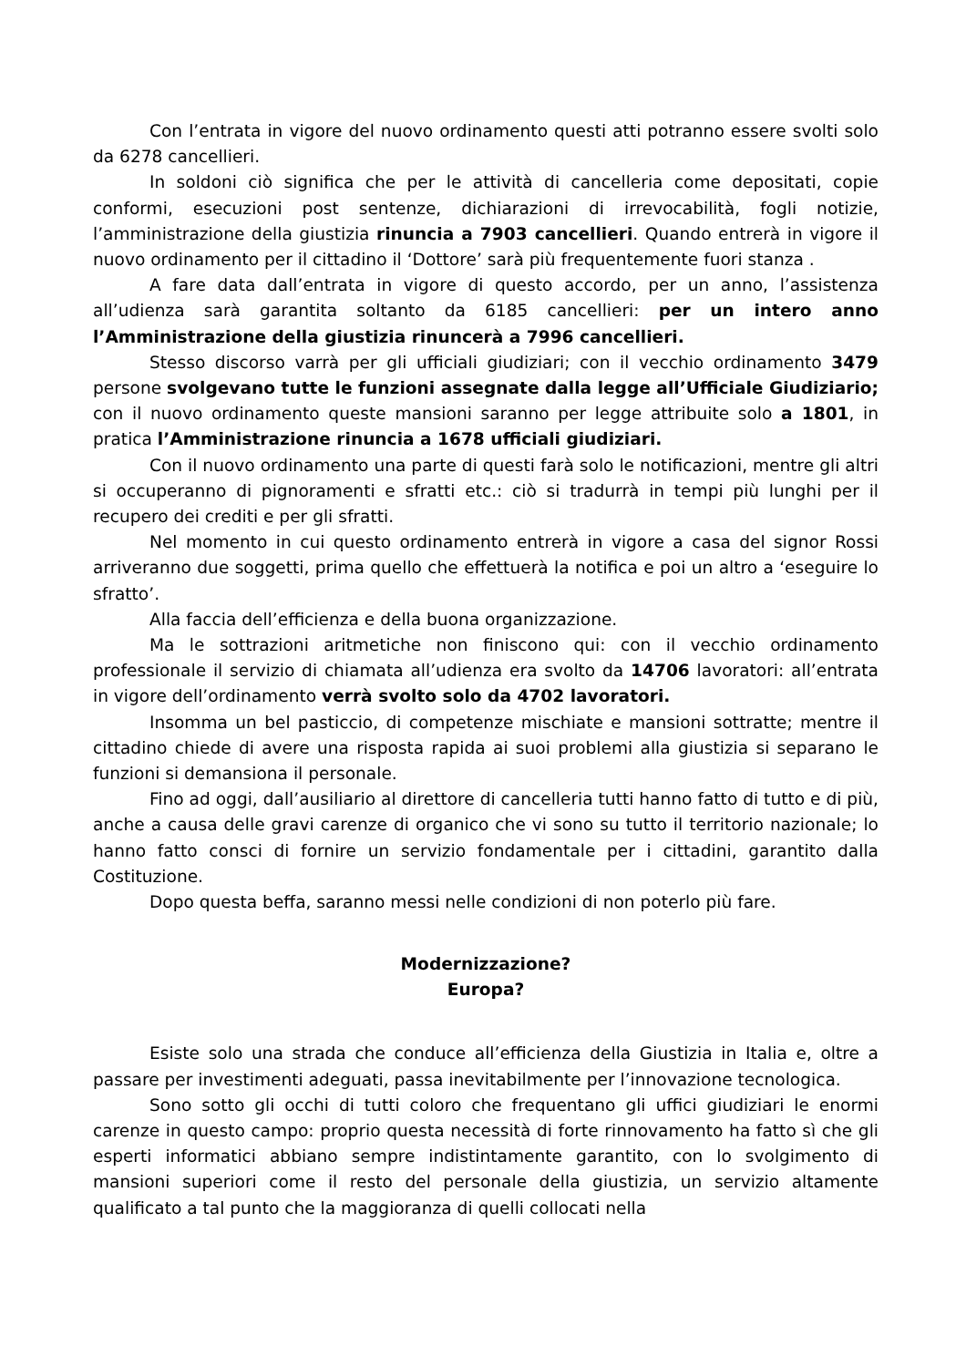Con l’entrata in vigore del nuovo ordinamento questi atti potranno essere svolti solo da 6278 cancellieri.
In soldoni ciò significa che per le attività di cancelleria come depositati, copie conformi, esecuzioni post sentenze, dichiarazioni di irrevocabilità, fogli notizie, l’amministrazione della giustizia rinuncia a 7903 cancellieri. Quando entrerà in vigore il nuovo ordinamento per il cittadino il ‘Dottore’ sarà più frequentemente fuori stanza .
A fare data dall’entrata in vigore di questo accordo, per un anno, l’assistenza all’udienza sarà garantita soltanto da 6185 cancellieri: per un intero anno l’Amministrazione della giustizia rinuncerà a 7996 cancellieri.
Stesso discorso varrà per gli ufficiali giudiziari; con il vecchio ordinamento 3479 persone svolgevano tutte le funzioni assegnate dalla legge all’Ufficiale Giudiziario; con il nuovo ordinamento queste mansioni saranno per legge attribuite solo a 1801, in pratica l’Amministrazione rinuncia a 1678 ufficiali giudiziari.
Con il nuovo ordinamento una parte di questi farà solo le notificazioni, mentre gli altri si occuperanno di pignoramenti e sfratti etc.: ciò si tradurrà in tempi più lunghi per il recupero dei crediti e per gli sfratti.
Nel momento in cui questo ordinamento entrerà in vigore a casa del signor Rossi arriveranno due soggetti, prima quello che effettuerà la notifica e poi un altro a ‘eseguire lo sfratto’.
Alla faccia dell’efficienza e della buona organizzazione.
Ma le sottrazioni aritmetiche non finiscono qui: con il vecchio ordinamento professionale il servizio di chiamata all’udienza era svolto da 14706 lavoratori: all’entrata in vigore dell’ordinamento verrà svolto solo da 4702 lavoratori.
Insomma un bel pasticcio, di competenze mischiate e mansioni sottratte; mentre il cittadino chiede di avere una risposta rapida ai suoi problemi alla giustizia si separano le funzioni si demansiona il personale.
Fino ad oggi, dall’ausiliario al direttore di cancelleria tutti hanno fatto di tutto e di più, anche a causa delle gravi carenze di organico che vi sono su tutto il territorio nazionale; lo hanno fatto consci di fornire un servizio fondamentale per i cittadini, garantito dalla Costituzione.
Dopo questa beffa, saranno messi nelle condizioni di non poterlo più fare.
Modernizzazione?
Europa?
Esiste solo una strada che conduce all’efficienza della Giustizia in Italia e, oltre a passare per investimenti adeguati, passa inevitabilmente per l’innovazione tecnologica.
Sono sotto gli occhi di tutti coloro che frequentano gli uffici giudiziari le enormi carenze in questo campo: proprio questa necessità di forte rinnovamento ha fatto sì che gli esperti informatici abbiano sempre indistintamente garantito, con lo svolgimento di mansioni superiori come il resto del personale della giustizia, un servizio altamente qualificato a tal punto che la maggioranza di quelli collocati nella